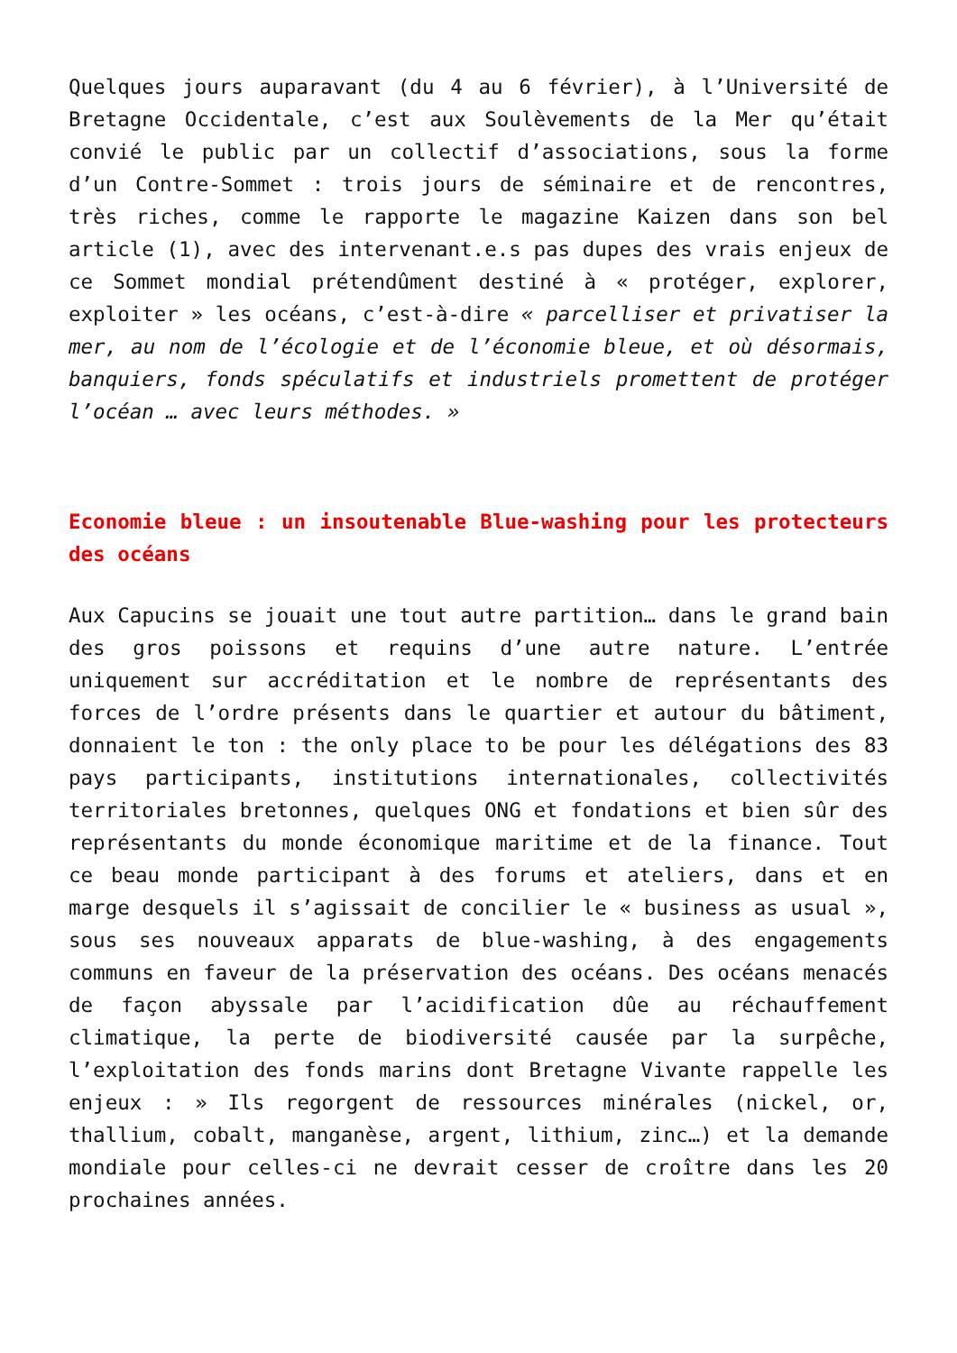Quelques jours auparavant (du 4 au 6 février), à l’Université de Bretagne Occidentale, c’est aux Soulèvements de la Mer qu’était convié le public par un collectif d’associations, sous la forme d’un Contre-Sommet : trois jours de séminaire et de rencontres, très riches, comme le rapporte le magazine Kaizen dans son bel article (1), avec des intervenant.e.s pas dupes des vrais enjeux de ce Sommet mondial prétendûment destiné à « protéger, explorer, exploiter » les océans, c’est-à-dire « parcelliser et privatiser la mer, au nom de l’écologie et de l’économie bleue, et où désormais, banquiers, fonds spéculatifs et industriels promettent de protéger l’océan … avec leurs méthodes. »
Economie bleue : un insoutenable Blue-washing pour les protecteurs des océans
Aux Capucins se jouait une tout autre partition… dans le grand bain des gros poissons et requins d’une autre nature. L’entrée uniquement sur accréditation et le nombre de représentants des forces de l’ordre présents dans le quartier et autour du bâtiment, donnaient le ton : the only place to be pour les délégations des 83 pays participants, institutions internationales, collectivités territoriales bretonnes, quelques ONG et fondations et bien sûr des représentants du monde économique maritime et de la finance. Tout ce beau monde participant à des forums et ateliers, dans et en marge desquels il s’agissait de concilier le « business as usual », sous ses nouveaux apparats de blue-washing, à des engagements communs en faveur de la préservation des océans. Des océans menacés de façon abyssale par l’acidification dûe au réchauffement climatique, la perte de biodiversité causée par la surpêche, l’exploitation des fonds marins dont Bretagne Vivante rappelle les enjeux : » Ils regorgent de ressources minérales (nickel, or, thallium, cobalt, manganèse, argent, lithium, zinc…) et la demande mondiale pour celles-ci ne devrait cesser de croître dans les 20 prochaines années.